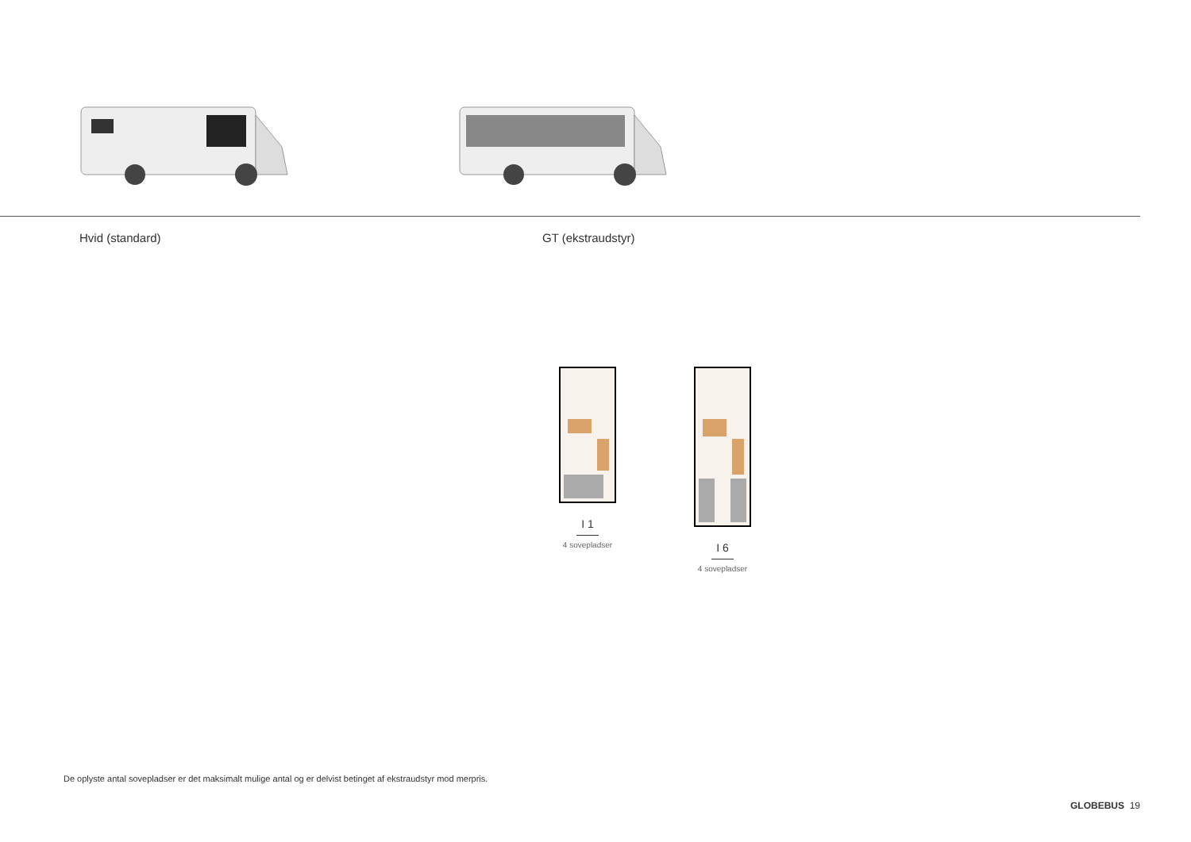Hvid (standard) GT (ekstraudstyr)
I 1
4 sovepladser
I 6
4 sovepladser
De oplyste antal sovepladser er det maksimalt mulige antal og er delvist betinget af ekstraudstyr mod merpris.
GLOBEBUS 19